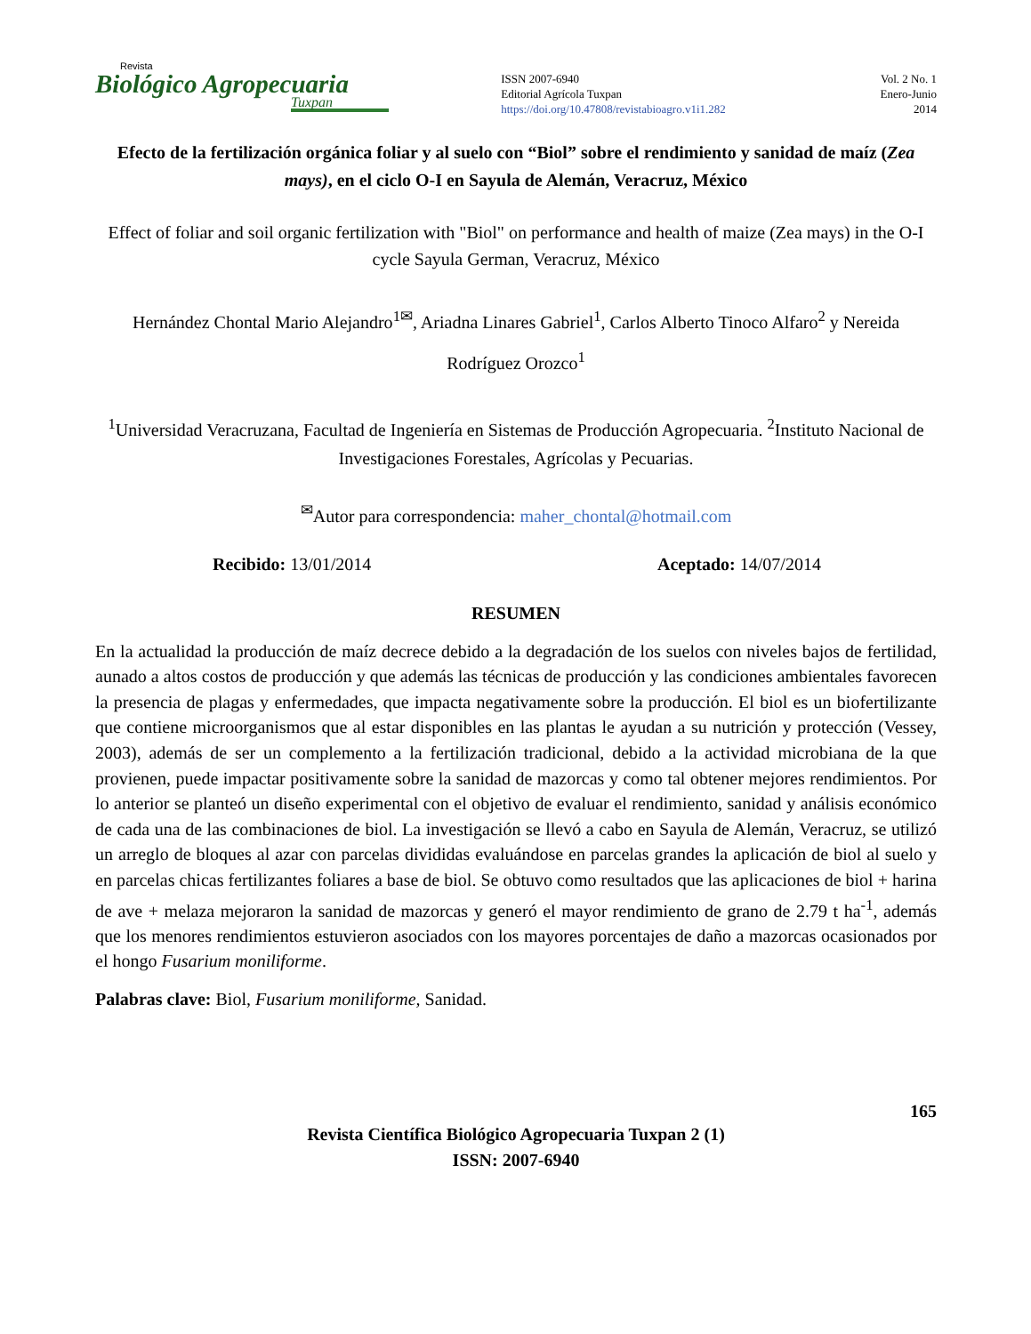Revista
Biológico Agropecuaria
Tuxpan
ISSN 2007-6940
Editorial Agrícola Tuxpan
https://doi.org/10.47808/revistabioagro.v1i1.282
Vol. 2 No. 1
Enero-Junio
2014
Efecto de la fertilización orgánica foliar y al suelo con “Biol” sobre el rendimiento y sanidad de maíz (Zea mays), en el ciclo O-I en Sayula de Alemán, Veracruz, México
Effect of foliar and soil organic fertilization with "Biol" on performance and health of maize (Zea mays) in the O-I cycle Sayula German, Veracruz, México
Hernández Chontal Mario Alejandro<sup>1✉</sup>, Ariadna Linares Gabriel<sup>1</sup>, Carlos Alberto Tinoco Alfaro<sup>2</sup> y Nereida Rodríguez Orozco<sup>1</sup>
<sup>1</sup> Universidad Veracruzana, Facultad de Ingeniería en Sistemas de Producción Agropecuaria. <sup>2</sup>Instituto Nacional de Investigaciones Forestales, Agrícolas y Pecuarias.
<sup>✉</sup>Autor para correspondencia: maher_chontal@hotmail.com
Recibido: 13/01/2014 Aceptado: 14/07/2014
RESUMEN
En la actualidad la producción de maíz decrece debido a la degradación de los suelos con niveles bajos de fertilidad, aunado a altos costos de producción y que además las técnicas de producción y las condiciones ambientales favorecen la presencia de plagas y enfermedades, que impacta negativamente sobre la producción. El biol es un biofertilizante que contiene microorganismos que al estar disponibles en las plantas le ayudan a su nutrición y protección (Vessey, 2003), además de ser un complemento a la fertilización tradicional, debido a la actividad microbiana de la que provienen, puede impactar positivamente sobre la sanidad de mazorcas y como tal obtener mejores rendimientos. Por lo anterior se planteó un diseño experimental con el objetivo de evaluar el rendimiento, sanidad y análisis económico de cada una de las combinaciones de biol. La investigación se llevó a cabo en Sayula de Alemán, Veracruz, se utilizó un arreglo de bloques al azar con parcelas divididas evaluándose en parcelas grandes la aplicación de biol al suelo y en parcelas chicas fertilizantes foliares a base de biol. Se obtuvo como resultados que las aplicaciones de biol + harina de ave + melaza mejoraron la sanidad de mazorcas y generó el mayor rendimiento de grano de 2.79 t ha<sup>-1</sup>, además que los menores rendimientos estuvieron asociados con los mayores porcentajes de daño a mazorcas ocasionados por el hongo Fusarium moniliforme.
Palabras clave: Biol, Fusarium moniliforme, Sanidad.
165
Revista Científica Biológico Agropecuaria Tuxpan 2 (1)
ISSN: 2007-6940